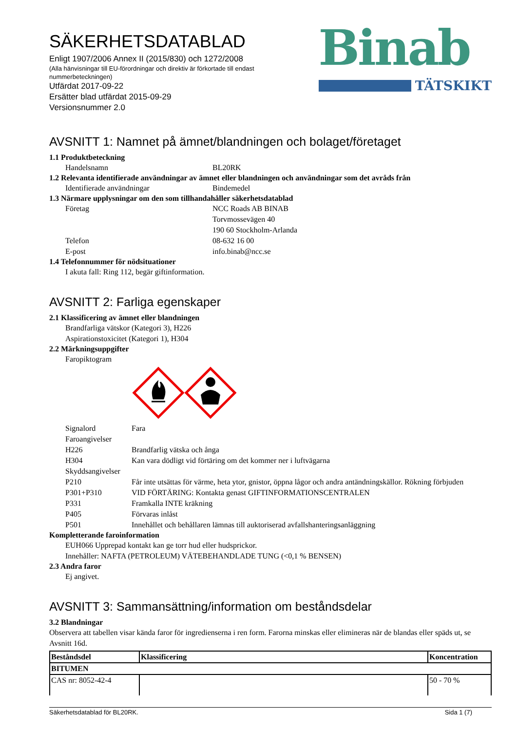SÄKERHETSDATABLAD
Enligt 1907/2006 Annex II (2015/830) och 1272/2008
(Alla hänvisningar till EU-förordningar och direktiv är förkortade till endast nummerbeteckningen)
Utfärdat 2017-09-22
Ersätter blad utfärdat 2015-09-29
Versionsnummer 2.0
Binab
TÄTSKIKT
AVSNITT 1: Namnet på ämnet/blandningen och bolaget/företaget
1.1 Produktbeteckning
Handelsnamn BL20RK
1.2 Relevanta identifierade användningar av ämnet eller blandningen och användningar som det avråds från
Identifierade användningar Bindemedel
1.3 Närmare upplysningar om den som tillhandahåller säkerhetsdatablad
Företag NCC Roads AB BINAB
Torvmossevägen 40
190 60 Stockholm-Arlanda
Telefon 08-632 16 00
E-post info.binab@ncc.se
1.4 Telefonnummer för nödsituationer
I akuta fall: Ring 112, begär giftinformation.
AVSNITT 2: Farliga egenskaper
2.1 Klassificering av ämnet eller blandningen
Brandfarliga vätskor (Kategori 3), H226
Aspirationstoxicitet (Kategori 1), H304
2.2 Märkningsuppgifter
Faropiktogram
Signalord Fara
Faroangivelser
H226 Brandfarlig vätska och ånga
H304 Kan vara dödligt vid förtäring om det kommer ner i luftvägarna
Skyddsangivelser
P210 Får inte utsättas för värme, heta ytor, gnistor, öppna lågor och andra antändningskällor. Rökning förbjuden
P301+P310 VID FÖRTÄRING: Kontakta genast GIFTINFORMATIONSCENTRALEN
P331 Framkalla INTE kräkning
P405 Förvaras inlåst
P501 Innehållet och behållaren lämnas till auktoriserad avfallshanteringsanläggning
Kompletterande faroinformation
EUH066 Upprepad kontakt kan ge torr hud eller hudsprickor.
Innehåller: NAFTA (PETROLEUM) VÄTEBEHANDLADE TUNG (<0,1 % BENSEN)
2.3 Andra faror
Ej angivet.
AVSNITT 3: Sammansättning/information om beståndsdelar
3.2 Blandningar
Observera att tabellen visar kända faror för ingredienserna i ren form. Farorna minskas eller elimineras när de blandas eller späds ut, se Avsnitt 16d.
| Beståndsdel | Klassificering | Koncentration |
| --- | --- | --- |
| BITUMEN | | |
| CAS nr: 8052-42-4 | | 50 - 70 % |
Säkerhetsdatablad för BL20RK. Sida 1 (7)